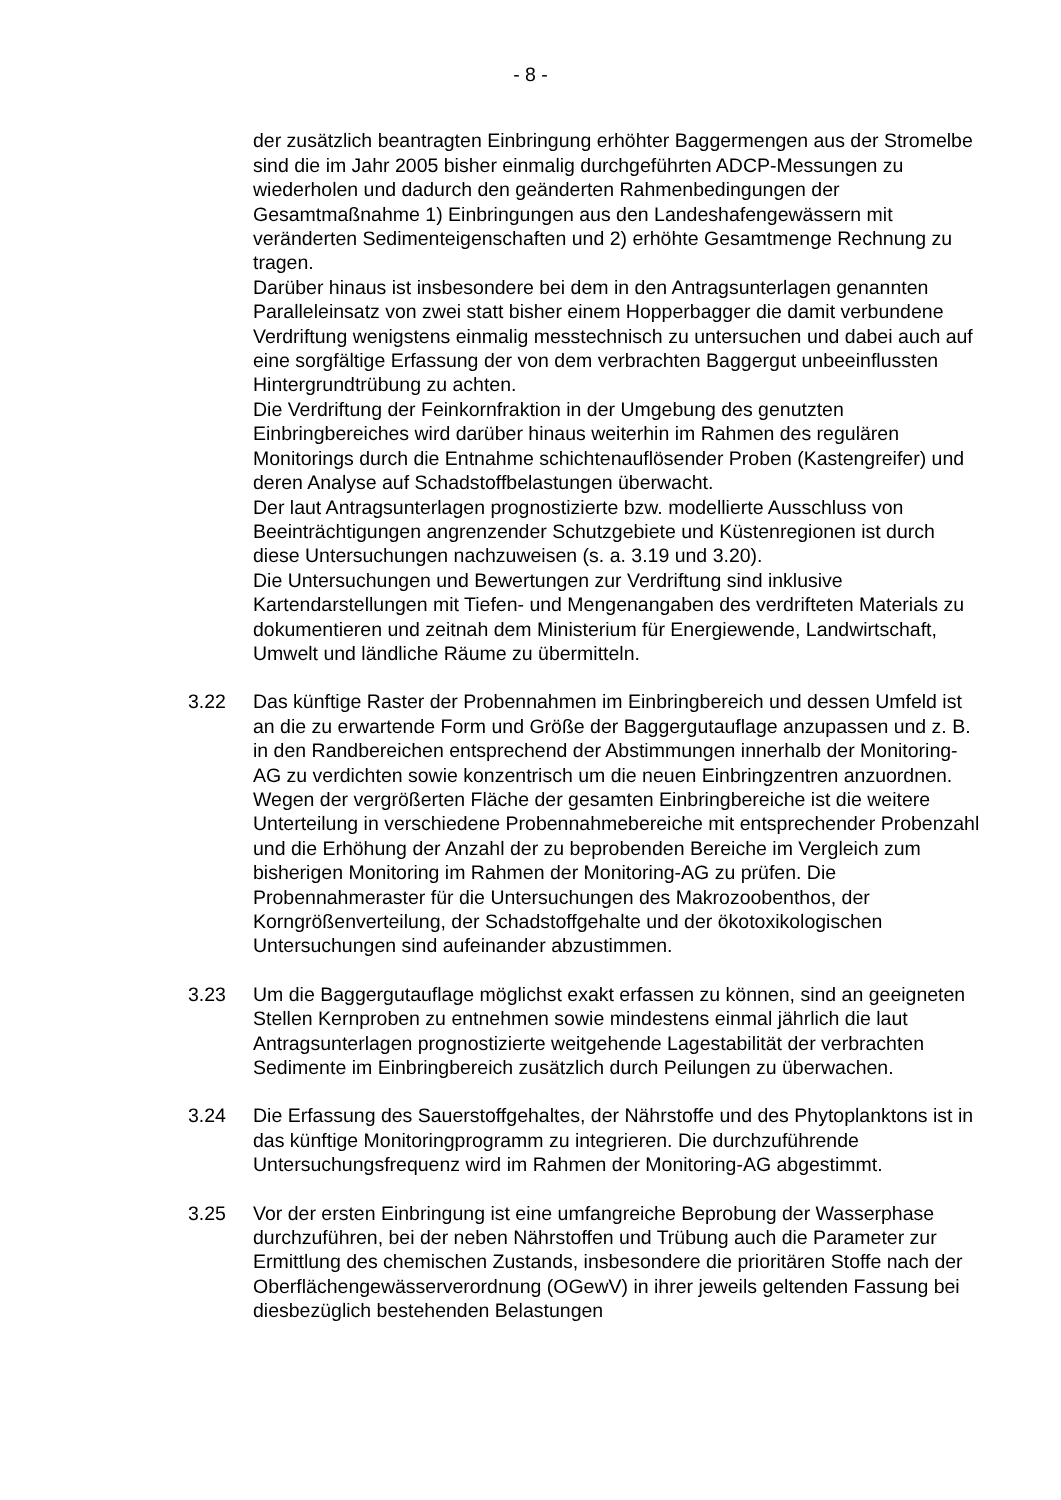- 8 -
der zusätzlich beantragten Einbringung erhöhter Baggermengen aus der Stromelbe sind die im Jahr 2005 bisher einmalig durchgeführten ADCP-Messungen zu wiederholen und dadurch den geänderten Rahmenbedingungen der Gesamtmaßnahme 1) Einbringungen aus den Landeshafengewässern mit veränderten Sedimenteigenschaften und 2) erhöhte Gesamtmenge Rechnung zu tragen.
Darüber hinaus ist insbesondere bei dem in den Antragsunterlagen genannten Paralleleinsatz von zwei statt bisher einem Hopperbagger die damit verbundene Verdriftung wenigstens einmalig messtechnisch zu untersuchen und dabei auch auf eine sorgfältige Erfassung der von dem verbrachten Baggergut unbeeinflussten Hintergrundtrübung zu achten.
Die Verdriftung der Feinkornfraktion in der Umgebung des genutzten Einbringbereiches wird darüber hinaus weiterhin im Rahmen des regulären Monitorings durch die Entnahme schichtenauflösender Proben (Kastengreifer) und deren Analyse auf Schadstoffbelastungen überwacht.
Der laut Antragsunterlagen prognostizierte bzw. modellierte Ausschluss von Beeinträchtigungen angrenzender Schutzgebiete und Küstenregionen ist durch diese Untersuchungen nachzuweisen (s. a. 3.19 und 3.20).
Die Untersuchungen und Bewertungen zur Verdriftung sind inklusive Kartendarstellungen mit Tiefen- und Mengenangaben des verdrifteten Materials zu dokumentieren und zeitnah dem Ministerium für Energiewende, Landwirtschaft, Umwelt und ländliche Räume zu übermitteln.
3.22 Das künftige Raster der Probennahmen im Einbringbereich und dessen Umfeld ist an die zu erwartende Form und Größe der Baggergutauflage anzupassen und z. B. in den Randbereichen entsprechend der Abstimmungen innerhalb der Monitoring-AG zu verdichten sowie konzentrisch um die neuen Einbringzentren anzuordnen. Wegen der vergrößerten Fläche der gesamten Einbringbereiche ist die weitere Unterteilung in verschiedene Probennahmebereiche mit entsprechender Probenzahl und die Erhöhung der Anzahl der zu beprobenden Bereiche im Vergleich zum bisherigen Monitoring im Rahmen der Monitoring-AG zu prüfen. Die Probennahmeraster für die Untersuchungen des Makrozoobenthos, der Korngrößenverteilung, der Schadstoffgehalte und der ökotoxikologischen Untersuchungen sind aufeinander abzustimmen.
3.23 Um die Baggergutauflage möglichst exakt erfassen zu können, sind an geeigneten Stellen Kernproben zu entnehmen sowie mindestens einmal jährlich die laut Antragsunterlagen prognostizierte weitgehende Lagestabilität der verbrachten Sedimente im Einbringbereich zusätzlich durch Peilungen zu überwachen.
3.24 Die Erfassung des Sauerstoffgehaltes, der Nährstoffe und des Phytoplanktons ist in das künftige Monitoringprogramm zu integrieren. Die durchzuführende Untersuchungsfrequenz wird im Rahmen der Monitoring-AG abgestimmt.
3.25 Vor der ersten Einbringung ist eine umfangreiche Beprobung der Wasserphase durchzuführen, bei der neben Nährstoffen und Trübung auch die Parameter zur Ermittlung des chemischen Zustands, insbesondere die prioritären Stoffe nach der Oberflächengewässerverordnung (OGewV) in ihrer jeweils geltenden Fassung bei diesbezüglich bestehenden Belastungen